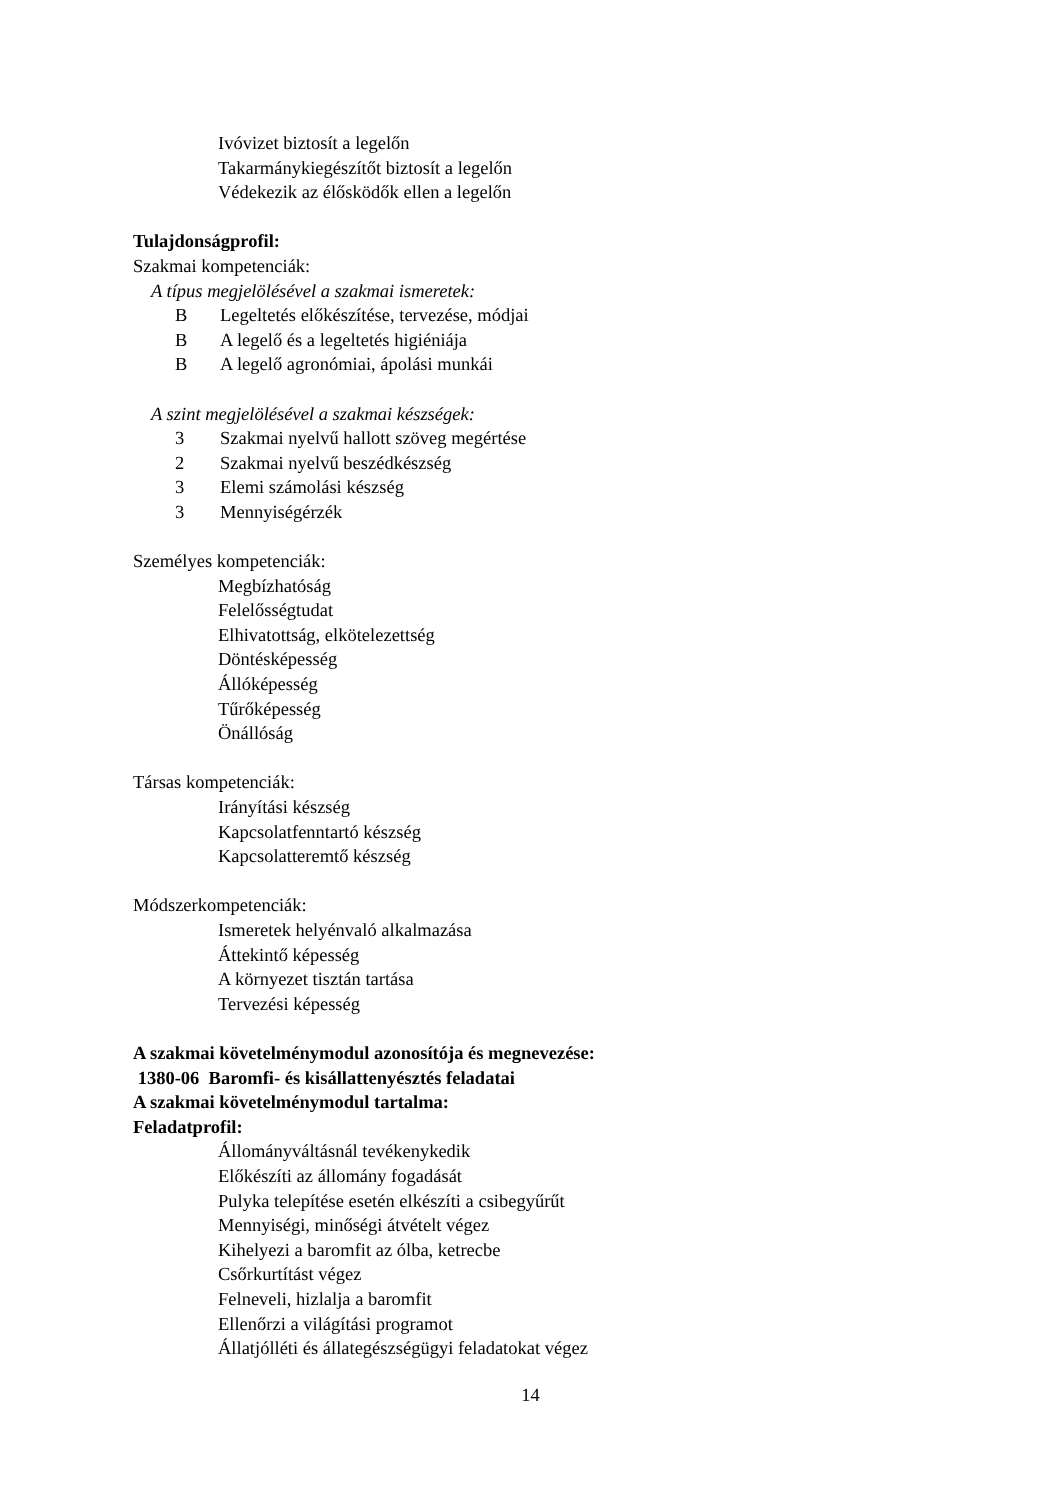Ivóvizet biztosít a legelőn
Takarmánykiegészítőt biztosít a legelőn
Védekezik az élősködők ellen a legelőn
Tulajdonságprofil:
Szakmai kompetenciák:
A típus megjelölésével a szakmai ismeretek:
B Legeltetés előkészítése, tervezése, módjai
B A legelő és a legeltetés higiéniája
B A legelő agronómiai, ápolási munkái
A szint megjelölésével a szakmai készségek:
3 Szakmai nyelvű hallott szöveg megértése
2 Szakmai nyelvű beszédkészség
3 Elemi számolási készség
3 Mennyiségérzék
Személyes kompetenciák:
Megbízhatóság
Felelősségtudat
Elhivatottság, elkötelezettség
Döntésképesség
Állóképesség
Tűrőképesség
Önállóság
Társas kompetenciák:
Irányítási készség
Kapcsolatfenntartó készség
Kapcsolatteremtő készség
Módszerkompetenciák:
Ismeretek helyénvaló alkalmazása
Áttekintő képesség
A környezet tisztán tartása
Tervezési képesség
A szakmai követelménymodul azonosítója és megnevezése:
1380-06 Baromfi- és kisállattenyésztés feladatai
A szakmai követelménymodul tartalma:
Feladatprofil:
Állományváltásnál tevékenykedik
Előkészíti az állomány fogadását
Pulyka telepítése esetén elkészíti a csibegyűrűt
Mennyiségi, minőségi átvételt végez
Kihelyezi a baromfit az ólba, ketrecbe
Csőrkurtítást végez
Felneveli, hizlalja a baromfit
Ellenőrzi a világítási programot
Állatjólléti és állategészségügyi feladatokat végez
14